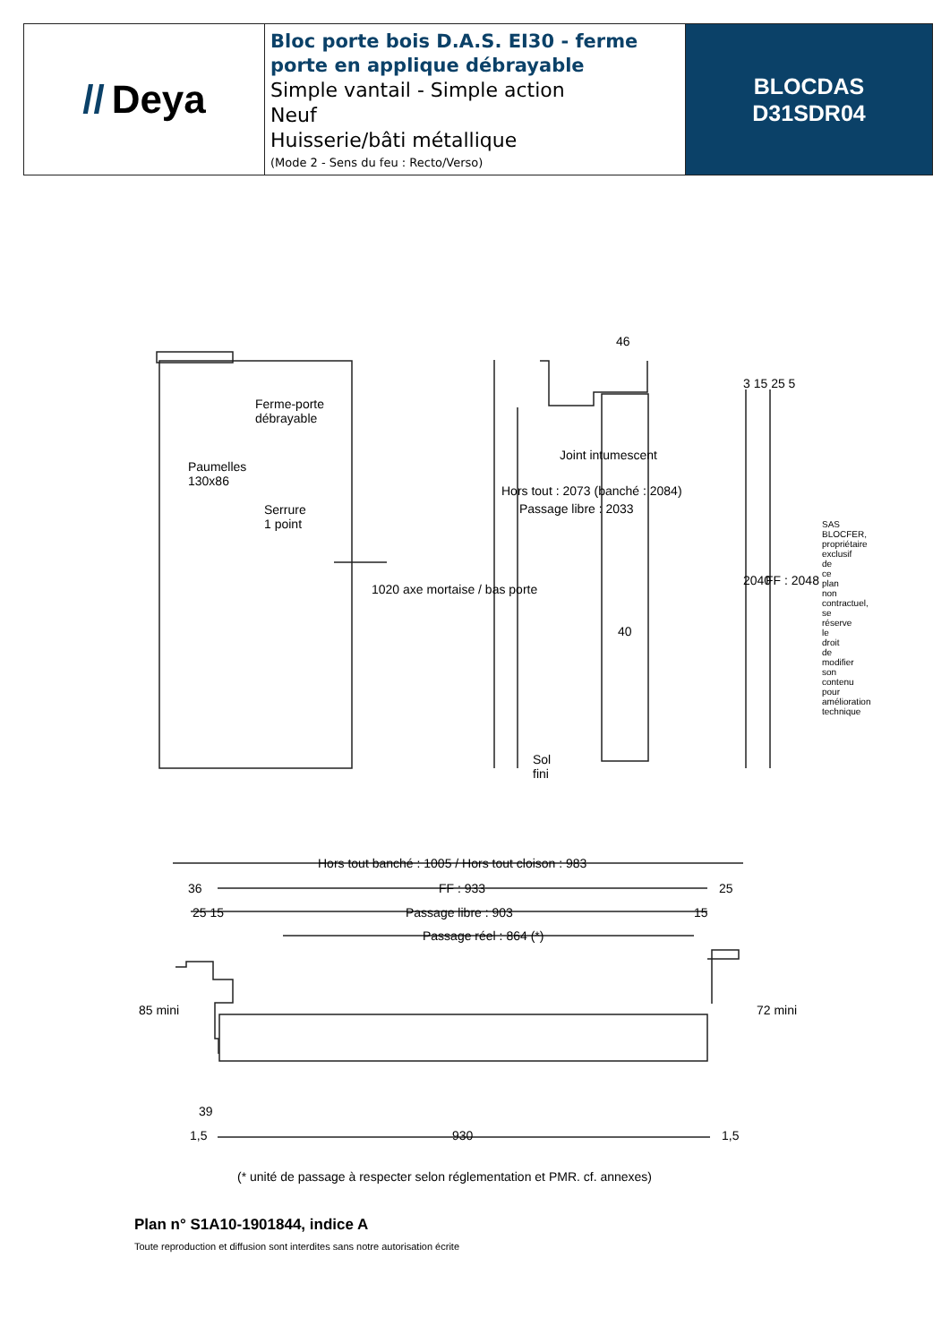// Deya
Bloc porte bois D.A.S. EI30 - ferme porte en applique débrayable
Simple vantail - Simple action
Neuf
Huisserie/bâti métallique
(Mode 2 - Sens du feu : Recto/Verso)
BLOCDAS
D31SDR04
Ferme-porte
débrayable
Paumelles
130x86
Serrure
1 point
1020 axe mortaise / bas porte
46
Hors tout : 2073 (banché : 2084)
Passage libre : 2033
Joint intumescent
40
2040 FF : 2048
Sol
fini
3 15 25 5
Hors tout banché : 1005 / Hors tout cloison : 983
36 FF : 933 25
25 15 Passage libre : 903 15
Passage réel : 864 (*)
85 mini 72 mini
39
1,5 930 1,5
(* unité de passage à respecter selon réglementation et PMR. cf. annexes)
SAS BLOCFER, propriétaire exclusif de ce plan non contractuel, se réserve le droit de modifier son contenu pour amélioration technique
Plan n° S1A10-1901844, indice A
Toute reproduction et diffusion sont interdites sans notre autorisation écrite